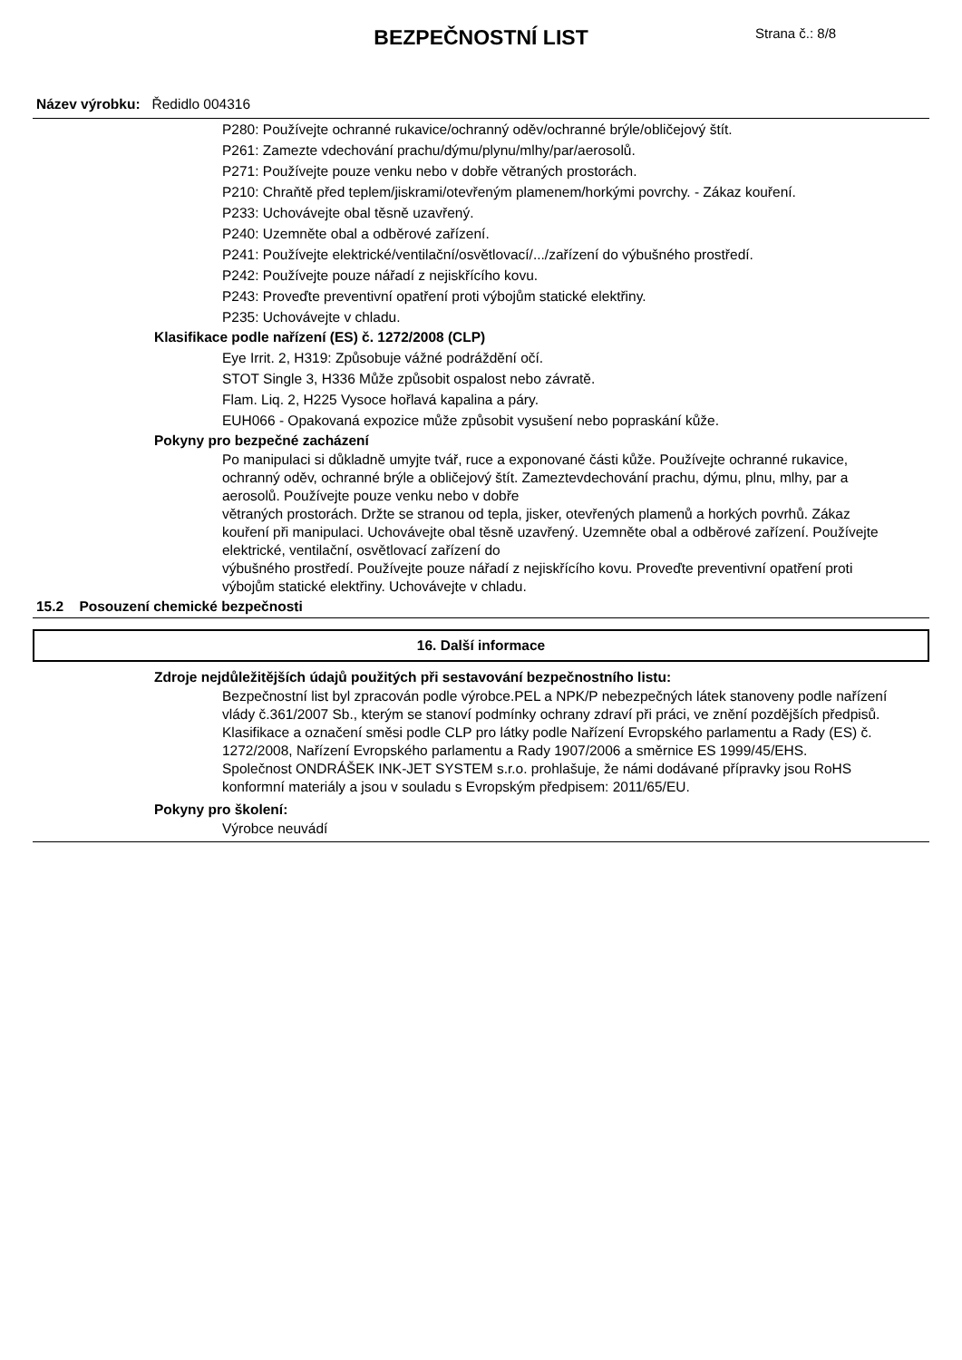BEZPEČNOSTNÍ LIST
Strana č.: 8/8
Název výrobku: Ředidlo 004316
P280: Používejte ochranné rukavice/ochranný oděv/ochranné brýle/obličejový štít.
P261: Zamezte vdechování prachu/dýmu/plynu/mlhy/par/aerosolů.
P271: Používejte pouze venku nebo v dobře větraných prostorách.
P210: Chraňtě před teplem/jiskrami/otevřeným plamenem/horkými povrchy. - Zákaz kouření.
P233: Uchovávejte obal těsně uzavřený.
P240: Uzemněte obal a odběrové zařízení.
P241: Používejte elektrické/ventilační/osvětlovací/.../zařízení do výbušného prostředí.
P242: Používejte pouze nářadí z nejiskřícího kovu.
P243: Proveďte preventivní opatření proti výbojům statické elektřiny.
P235: Uchovávejte v chladu.
Klasifikace podle nařízení (ES) č. 1272/2008 (CLP)
Eye Irrit. 2, H319: Způsobuje vážné podráždění očí.
STOT Single 3, H336 Může způsobit ospalost nebo závratě.
Flam. Liq. 2, H225 Vysoce hořlavá kapalina a páry.
EUH066 - Opakovaná expozice může způsobit vysušení nebo popraskání kůže.
Pokyny pro bezpečné zacházení
Po manipulaci si důkladně umyjte tvář, ruce a exponované části kůže. Používejte ochranné rukavice, ochranný oděv, ochranné brýle a obličejový štít. Zameztevdechování prachu, dýmu, plnu, mlhy, par a aerosolů. Používejte pouze venku nebo v dobře
větraných prostorách. Držte se stranou od tepla, jisker, otevřených plamenů a horkých povrhů. Zákaz kouření při manipulaci. Uchovávejte obal těsně uzavřený. Uzemněte obal a odběrové zařízení. Používejte elektrické, ventilační, osvětlovací zařízení do
výbušného prostředí. Používejte pouze nářadí z nejiskřícího kovu. Proveďte preventivní opatření proti výbojům statické elektřiny. Uchovávejte v chladu.
15.2 Posouzení chemické bezpečnosti
16. Další informace
Zdroje nejdůležitějších údajů použitých při sestavování bezpečnostního listu:
Bezpečnostní list byl zpracován podle výrobce.PEL a NPK/P nebezpečných látek stanoveny podle nařízení vlády č.361/2007 Sb., kterým se stanoví podmínky ochrany zdraví při práci, ve znění pozdějších předpisů.
Klasifikace a označení směsi podle CLP pro látky podle Nařízení Evropského parlamentu a Rady (ES) č. 1272/2008, Nařízení Evropského parlamentu a Rady 1907/2006 a směrnice ES 1999/45/EHS.
Společnost ONDRÁŠEK INK-JET SYSTEM s.r.o. prohlašuje, že námi dodávané přípravky jsou RoHS konformní materiály a jsou v souladu s Evropským předpisem: 2011/65/EU.
Pokyny pro školení:
Výrobce neuvádí